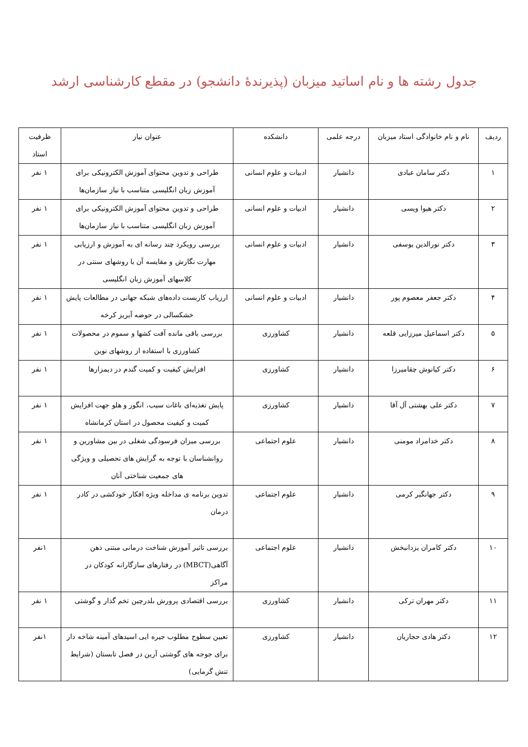جدول رشته ها و نام اساتید میزبان (پذیرندهٔ دانشجو) در مقطع کارشناسی ارشد
| ردیف | نام و نام خانوادگی استاد میزبان | درجه علمی | دانشکده | عنوان نیاز | ظرفیت استاد |
| --- | --- | --- | --- | --- | --- |
| ۱ | دکتر سامان عبادی | دانشیار | ادبیات و علوم انسانی | طراحی و تدوین محتوای آموزش الکترونیکی برای آموزش زبان انگلیسی متناسب با نیاز سازمان‌ها | ۱ نفر |
| ۲ | دکتر هیوا ویسی | دانشیار | ادبیات و علوم انسانی | طراحی و تدوین محتوای آموزش الکترونیکی برای آموزش زبان انگلیسی متناسب با نیاز سازمان‌ها | ۱ نفر |
| ۳ | دکتر نورالدین یوسفی | دانشیار | ادبیات و علوم انسانی | بررسی رویکرد چند رسانه ای به آموزش و ارزیابی مهارت نگارش و مقایسه آن با روشهای سنتی در کلاسهای آموزش زبان انگلیسی | ۱ نفر |
| ۴ | دکتر جعفر معصوم پور | دانشیار | ادبیات و علوم انسانی | ارزیاب کاربست داده‌های شبکه جهانی در مطالعات پایش خشکسالی در حوضه آبریز کرخه | ۱ نفر |
| ۵ | دکتر اسماعیل میرزایی قلعه | دانشیار | کشاورزی | بررسی باقی مانده آفت کشها و سموم در محصولات کشاورزی با استفاده از روشهای نوین | ۱ نفر |
| ۶ | دکتر کیانوش چقامیرزا | دانشیار | کشاورزی | افزایش کیفیت و کمیت گندم در دیمزارها | ۱ نفر |
| ۷ | دکتر علی بهشتی آل آقا | دانشیار | کشاورزی | پایش تغذیه‌ای باغات سیب، انگور و هلو جهت افزایش کمیت و کیفیت محصول در استان کرمانشاه | ۱ نفر |
| ۸ | دکتر خدامراد مومنی | دانشیار | علوم اجتماعی | بررسی میزان فرسودگی شغلی در بین مشاورین و روانشناسان با توجه به گرایش های تحصیلی و ویژگی های جمعیت شناختی آنان | ۱ نفر |
| ۹ | دکتر جهانگیر کرمی | دانشیار | علوم اجتماعی | تدوین برنامه ی مداخله ویژه افکار خودکشی در کادر درمان | ۱ نفر |
| ۱۰ | دکتر کامران یزدانبخش | دانشیار | علوم اجتماعی | بررسی تاثیر آموزش شناخت درمانی مبتنی ذهن آگاهی(MBCT) در رفتارهای سازگارانه کودکان در مراکز | ۱نفر |
| ۱۱ | دکتر مهران ترکی | دانشیار | کشاورزی | بررسی اقتصادی پرورش بلدرچین تخم گذار و گوشتی | ۱ نفر |
| ۱۲ | دکتر هادی حجاریان | دانشیار | کشاورزی | تعیین سطوح مطلوب جیره ایی اسیدهای آمینه شاخه دار برای جوجه های گوشتی آرین در فصل تابستان (شرایط تنش گرمایی) | ۱نفر |